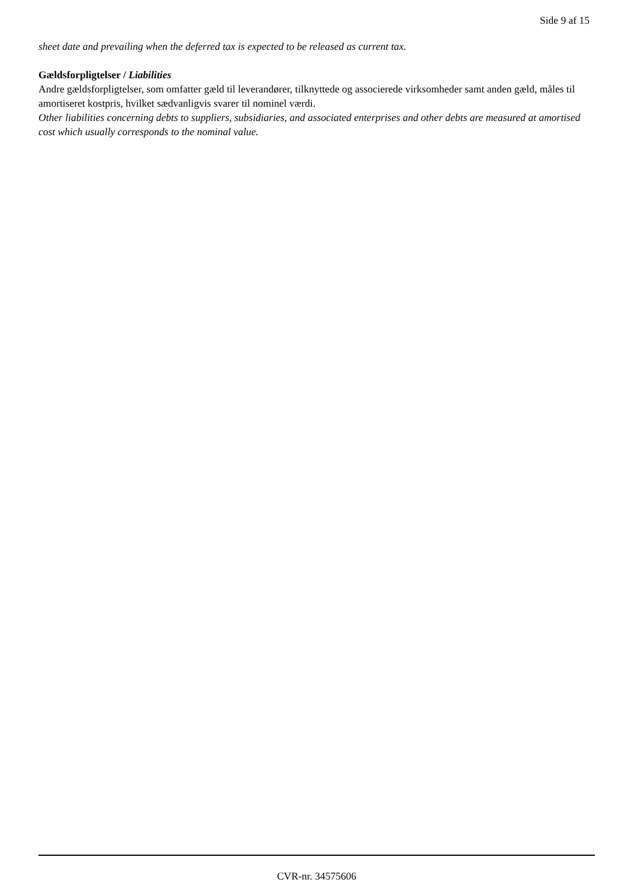Side 9 af 15
sheet date and prevailing when the deferred tax is expected to be released as current tax.
Gældsforpligtelser / Liabilities
Andre gældsforpligtelser, som omfatter gæld til leverandører, tilknyttede og associerede virksomheder samt anden gæld, måles til amortiseret kostpris, hvilket sædvanligvis svarer til nominel værdi.
Other liabilities concerning debts to suppliers, subsidiaries, and associated enterprises and other debts are measured at amortised cost which usually corresponds to the nominal value.
CVR-nr. 34575606